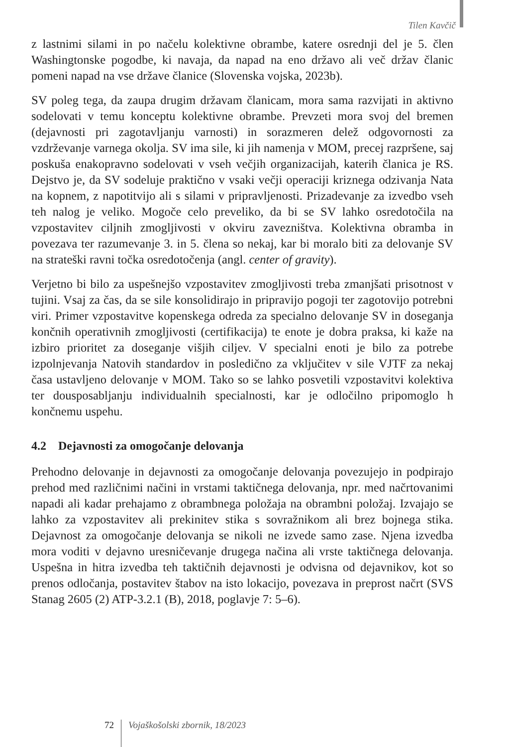Tilen Kavčič
z lastnimi silami in po načelu kolektivne obrambe, katere osrednji del je 5. člen Washingtonske pogodbe, ki navaja, da napad na eno državo ali več držav članic pomeni napad na vse države članice (Slovenska vojska, 2023b).
SV poleg tega, da zaupa drugim državam članicam, mora sama razvijati in aktivno sodelovati v temu konceptu kolektivne obrambe. Prevzeti mora svoj del bremen (dejavnosti pri zagotavljanju varnosti) in sorazmeren delež odgovornosti za vzdrževanje varnega okolja. SV ima sile, ki jih namenja v MOM, precej razpršene, saj poskuša enakopravno sodelovati v vseh večjih organizacijah, katerih članica je RS. Dejstvo je, da SV sodeluje praktično v vsaki večji operaciji kriznega odzivanja Nata na kopnem, z napotitvijo ali s silami v pripravljenosti. Prizadevanje za izvedbo vseh teh nalog je veliko. Mogoče celo preveliko, da bi se SV lahko osredotočila na vzpostavitev ciljnih zmogljivosti v okviru zavezništva. Kolektivna obramba in povezava ter razumevanje 3. in 5. člena so nekaj, kar bi moralo biti za delovanje SV na strateški ravni točka osredotočenja (angl. center of gravity).
Verjetno bi bilo za uspešnejšo vzpostavitev zmogljivosti treba zmanjšati prisotnost v tujini. Vsaj za čas, da se sile konsolidirajo in pripravijo pogoji ter zagotovijo potrebni viri. Primer vzpostavitve kopenskega odreda za specialno delovanje SV in doseganja končnih operativnih zmogljivosti (certifikacija) te enote je dobra praksa, ki kaže na izbiro prioritet za doseganje višjih ciljev. V specialni enoti je bilo za potrebe izpolnjevanja Natovih standardov in posledično za vključitev v sile VJTF za nekaj časa ustavljeno delovanje v MOM. Tako so se lahko posvetili vzpostavitvi kolektiva ter dousposabljanju individualnih specialnosti, kar je odločilno pripomoglo h končnemu uspehu.
4.2 Dejavnosti za omogočanje delovanja
Prehodno delovanje in dejavnosti za omogočanje delovanja povezujejo in podpirajo prehod med različnimi načini in vrstami taktičnega delovanja, npr. med načrtovanimi napadi ali kadar prehajamo z obrambnega položaja na obrambni položaj. Izvajajo se lahko za vzpostavitev ali prekinitev stika s sovražnikom ali brez bojnega stika. Dejavnost za omogočanje delovanja se nikoli ne izvede samo zase. Njena izvedba mora voditi v dejavno uresničevanje drugega načina ali vrste taktičnega delovanja. Uspešna in hitra izvedba teh taktičnih dejavnosti je odvisna od dejavnikov, kot so prenos odločanja, postavitev štabov na isto lokacijo, povezava in preprost načrt (SVS Stanag 2605 (2) ATP-3.2.1 (B), 2018, poglavje 7: 5–6).
72 Vojaškošolski zbornik, 18/2023